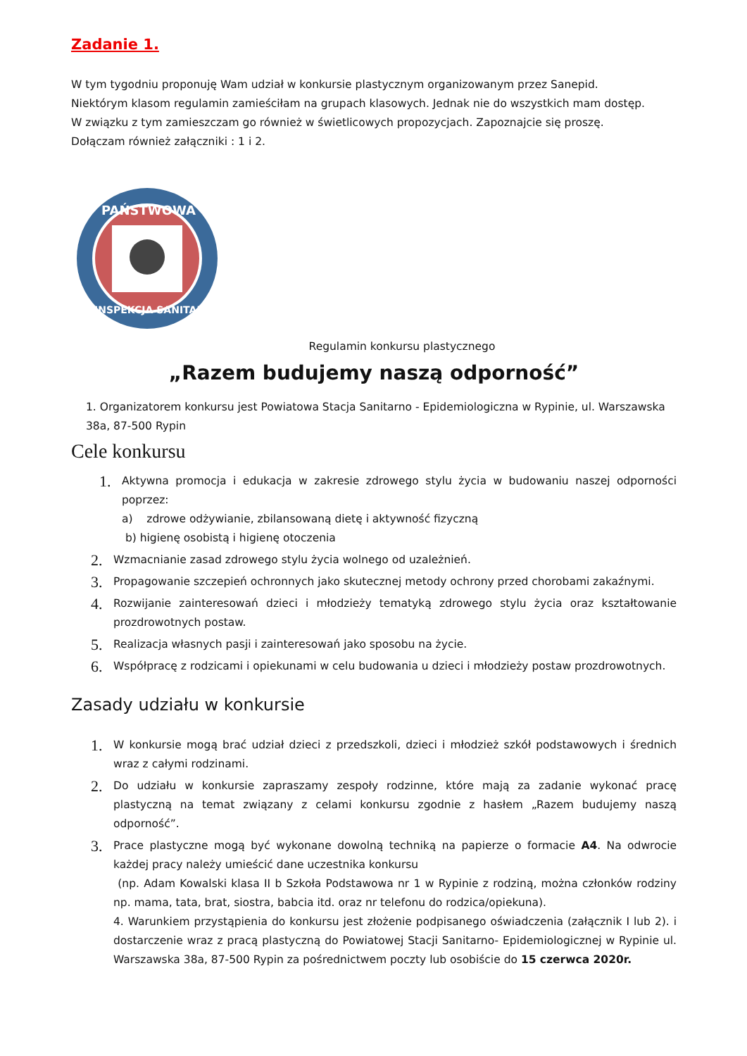Zadanie 1.
W tym tygodniu proponuję Wam udział w konkursie plastycznym organizowanym przez Sanepid.
Niektórym klasom regulamin zamieściłam na grupach klasowych. Jednak nie do wszystkich mam dostęp.
W związku z tym zamieszczam go również w świetlicowych propozycjach. Zapoznajcie się proszę.
Dołączam również załączniki : 1 i 2.
PAŃSTWOWA
INSPEKCJA SANITARNA
Regulamin konkursu plastycznego
„Razem budujemy naszą odporność”
1. Organizatorem konkursu jest Powiatowa Stacja Sanitarno - Epidemiologiczna w Rypinie, ul. Warszawska 38a, 87-500 Rypin
Cele konkursu
1.
Aktywna promocja i edukacja w zakresie zdrowego stylu życia w budowaniu naszej odporności poprzez:
a) zdrowe odżywianie, zbilansowaną dietę i aktywność fizyczną
b) higienę osobistą i higienę otoczenia
2.
Wzmacnianie zasad zdrowego stylu życia wolnego od uzależnień.
3.
Propagowanie szczepień ochronnych jako skutecznej metody ochrony przed chorobami zakaźnymi.
4.
Rozwijanie zainteresowań dzieci i młodzieży tematyką zdrowego stylu życia oraz kształtowanie prozdrowotnych postaw.
5.
Realizacja własnych pasji i zainteresowań jako sposobu na życie.
6.
Współpracę z rodzicami i opiekunami w celu budowania u dzieci i młodzieży postaw prozdrowotnych.
Zasady udziału w konkursie
1.
W konkursie mogą brać udział dzieci z przedszkoli, dzieci i młodzież szkół podstawowych i średnich wraz z całymi rodzinami.
2.
Do udziału w konkursie zapraszamy zespoły rodzinne, które mają za zadanie wykonać pracę plastyczną na temat związany z celami konkursu zgodnie z hasłem „Razem budujemy naszą odporność”.
3.
Prace plastyczne mogą być wykonane dowolną techniką na papierze o formacie A4. Na odwrocie każdej pracy należy umieścić dane uczestnika konkursu
(np. Adam Kowalski klasa II b Szkoła Podstawowa nr 1 w Rypinie z rodziną, można członków rodziny np. mama, tata, brat, siostra, babcia itd. oraz nr telefonu do rodzica/opiekuna).
4. Warunkiem przystąpienia do konkursu jest złożenie podpisanego oświadczenia (załącznik I lub 2). i dostarczenie wraz z pracą plastyczną do Powiatowej Stacji Sanitarno- Epidemiologicznej w Rypinie ul. Warszawska 38a, 87-500 Rypin za pośrednictwem poczty lub osobiście do 15 czerwca 2020r.